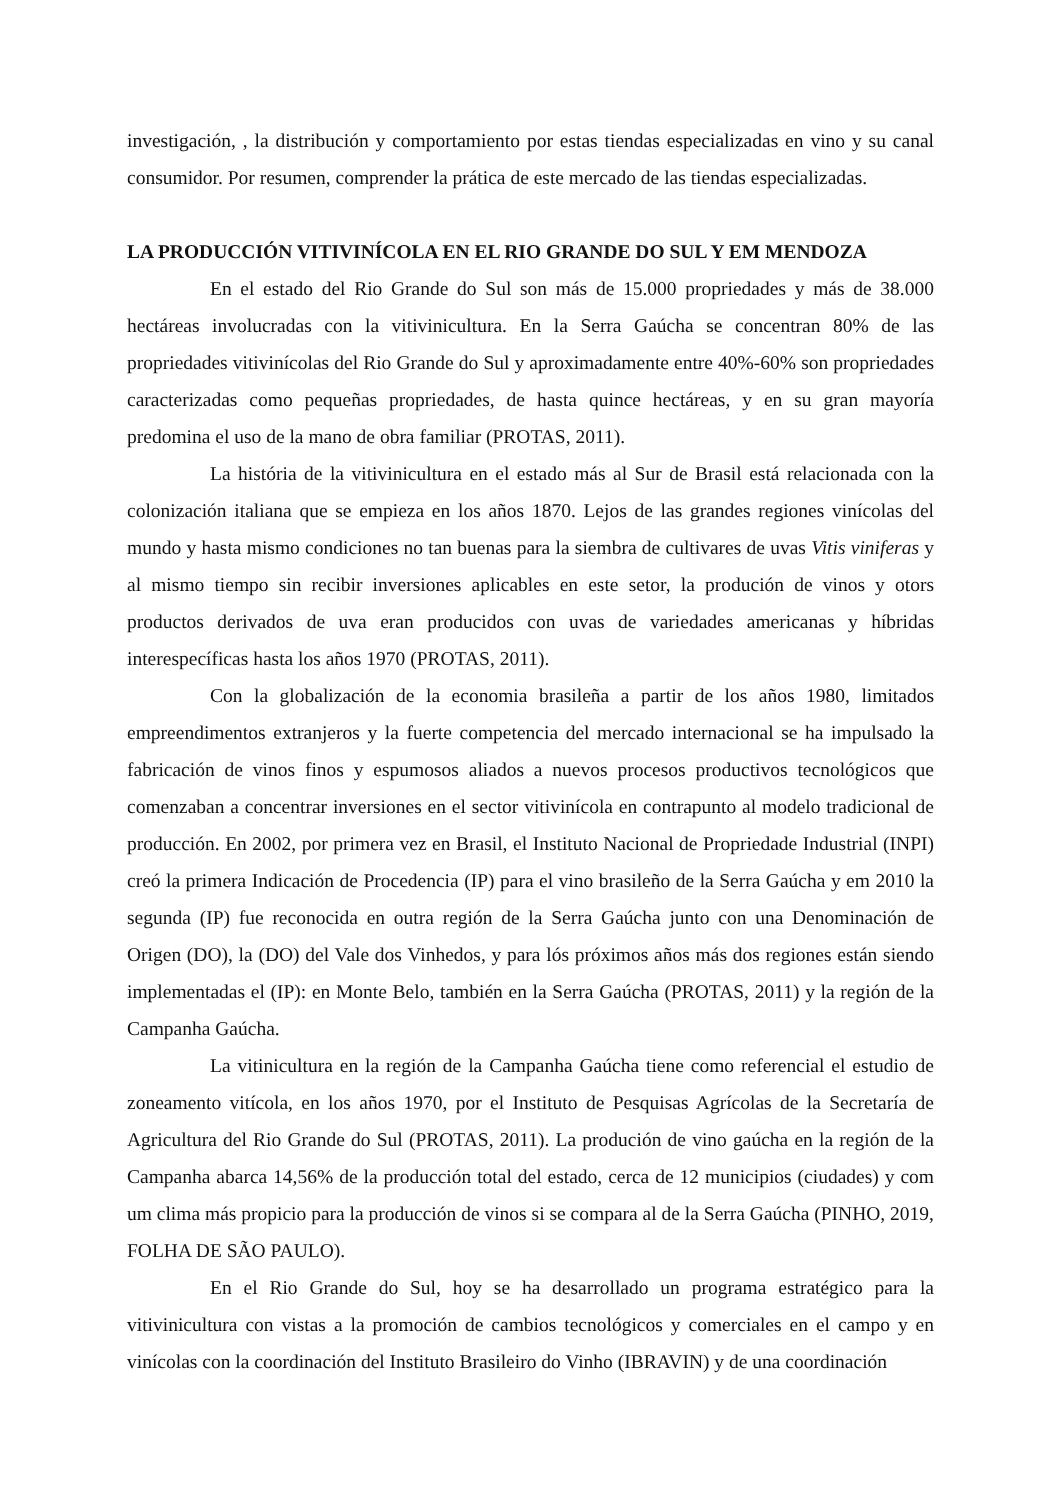investigación, , la distribución y comportamiento por estas tiendas especializadas en vino y su canal consumidor. Por resumen, comprender la prática de este mercado de las tiendas especializadas.
LA PRODUCCIÓN VITIVINÍCOLA EN EL RIO GRANDE DO SUL Y EM MENDOZA
En el estado del Rio Grande do Sul son más de 15.000 propriedades y más de 38.000 hectáreas involucradas con la vitivinicultura. En la Serra Gaúcha se concentran 80% de las propriedades vitivinícolas del Rio Grande do Sul y aproximadamente entre 40%-60% son propriedades caracterizadas como pequeñas propriedades, de hasta quince hectáreas, y en su gran mayoría predomina el uso de la mano de obra familiar (PROTAS, 2011).
La história de la vitivinicultura en el estado más al Sur de Brasil está relacionada con la colonización italiana que se empieza en los años 1870. Lejos de las grandes regiones vinícolas del mundo y hasta mismo condiciones no tan buenas para la siembra de cultivares de uvas Vitis viniferas y al mismo tiempo sin recibir inversiones aplicables en este setor, la produción de vinos y otors productos derivados de uva eran producidos con uvas de variedades americanas y híbridas interespecíficas hasta los años 1970 (PROTAS, 2011).
Con la globalización de la economia brasileña a partir de los años 1980, limitados empreendimentos extranjeros y la fuerte competencia del mercado internacional se ha impulsado la fabricación de vinos finos y espumosos aliados a nuevos procesos productivos tecnológicos que comenzaban a concentrar inversiones en el sector vitivinícola en contrapunto al modelo tradicional de producción. En 2002, por primera vez en Brasil, el Instituto Nacional de Propriedade Industrial (INPI) creó la primera Indicación de Procedencia (IP) para el vino brasileño de la Serra Gaúcha y em 2010 la segunda (IP) fue reconocida en outra región de la Serra Gaúcha junto con una Denominación de Origen (DO), la (DO) del Vale dos Vinhedos, y para lós próximos años más dos regiones están siendo implementadas el (IP): en Monte Belo, también en la Serra Gaúcha (PROTAS, 2011) y la región de la Campanha Gaúcha.
La vitinicultura en la región de la Campanha Gaúcha tiene como referencial el estudio de zoneamento vitícola, en los años 1970, por el Instituto de Pesquisas Agrícolas de la Secretaría de Agricultura del Rio Grande do Sul (PROTAS, 2011). La produción de vino gaúcha en la región de la Campanha abarca 14,56% de la producción total del estado, cerca de 12 municipios (ciudades) y com um clima más propicio para la producción de vinos si se compara al de la Serra Gaúcha (PINHO, 2019, FOLHA DE SÃO PAULO).
En el Rio Grande do Sul, hoy se ha desarrollado un programa estratégico para la vitivinicultura con vistas a la promoción de cambios tecnológicos y comerciales en el campo y en vinícolas con la coordinación del Instituto Brasileiro do Vinho (IBRAVIN) y de una coordinación